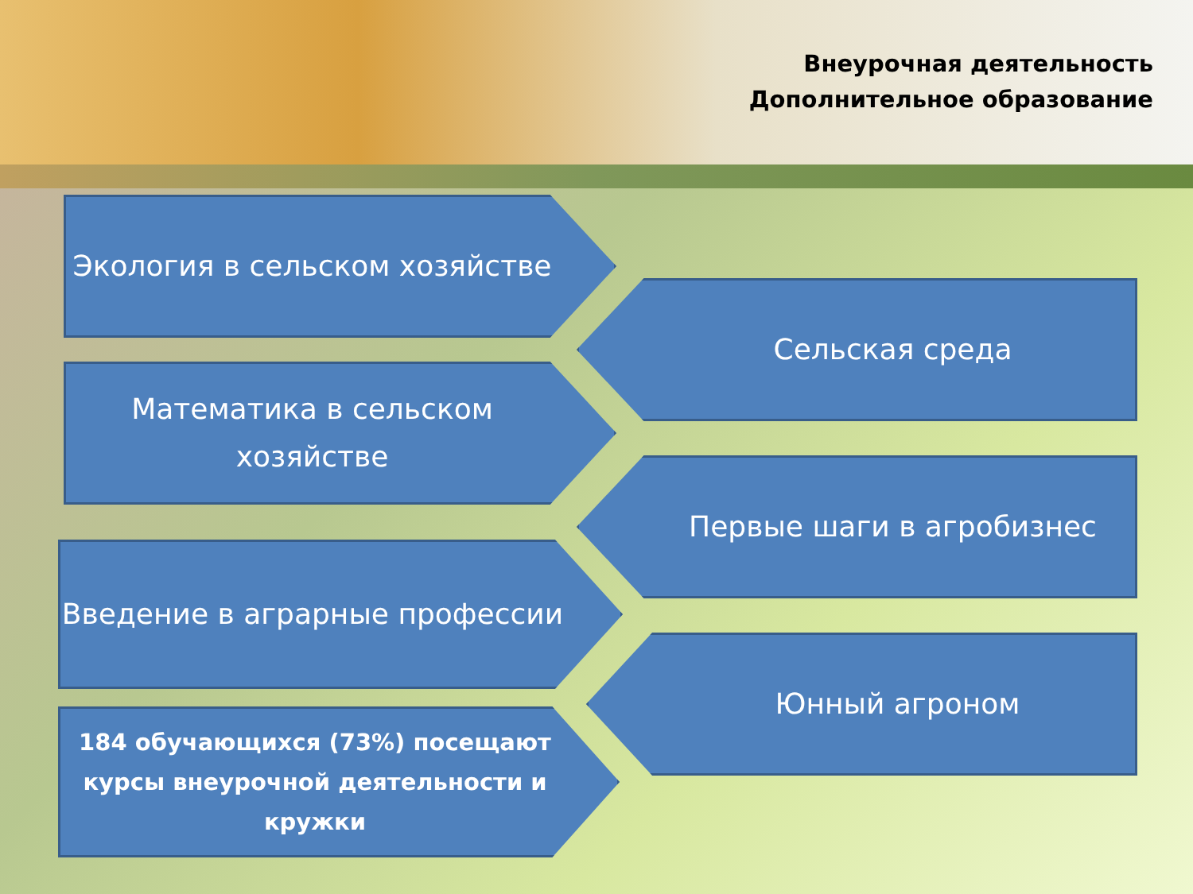Внеурочная деятельность
Дополнительное образование
Экология в сельском хозяйстве
Сельская среда
Математика в сельском хозяйстве
Первые шаги в агробизнес
Введение в аграрные профессии
Юнный агроном
184 обучающихся (73%) посещают курсы внеурочной деятельности и кружки